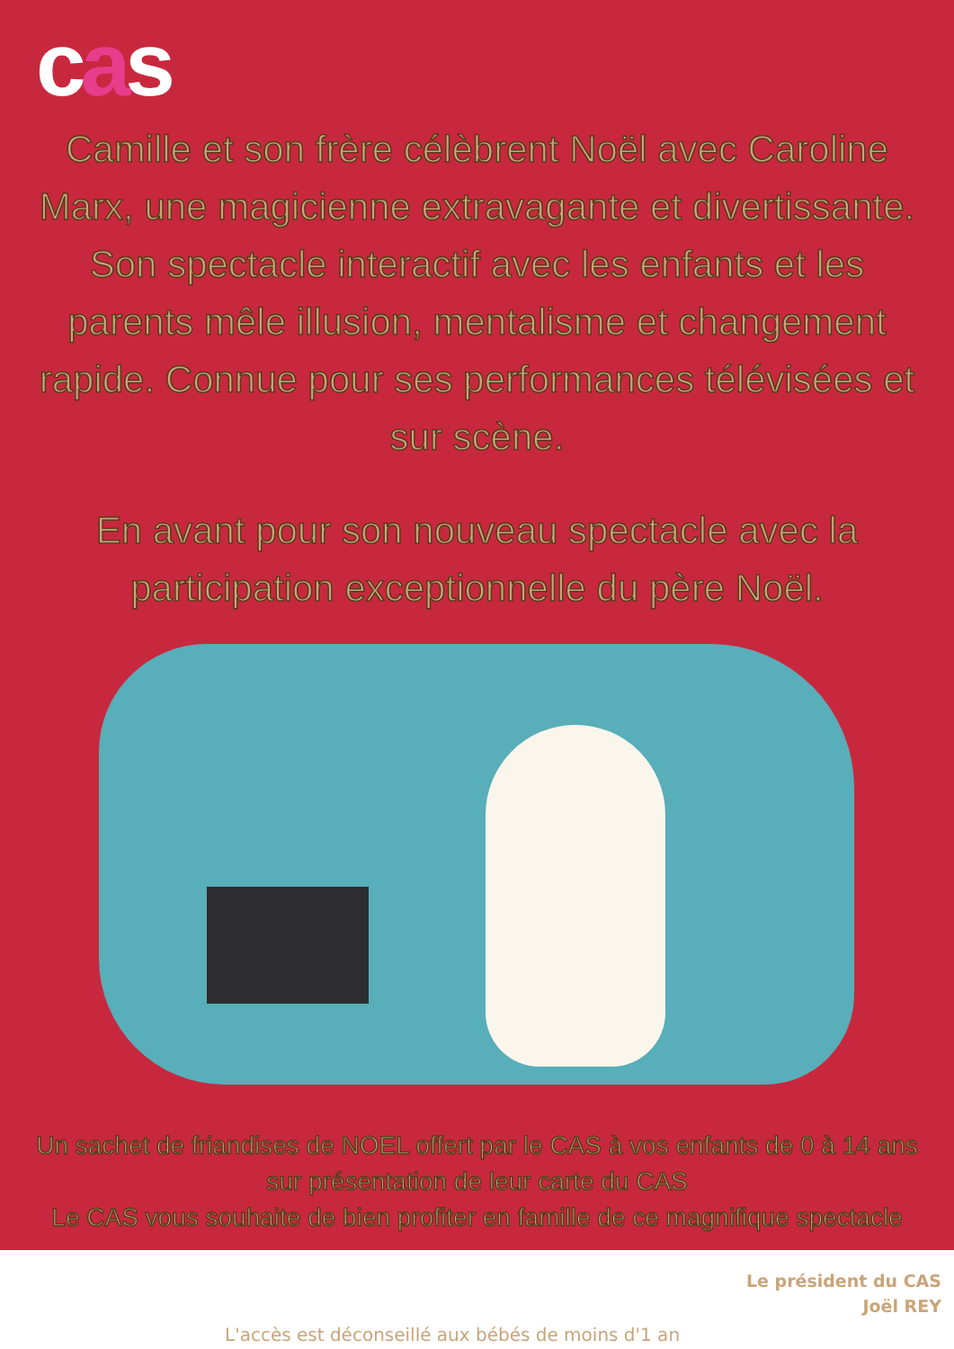cas
Camille et son frère célèbrent Noël avec Caroline Marx, une magicienne extravagante et divertissante. Son spectacle interactif avec les enfants et les parents mêle illusion, mentalisme et changement rapide. Connue pour ses performances télévisées et sur scène.
En avant pour son nouveau spectacle avec la participation exceptionnelle du père Noël.
Un sachet de friandises de NOEL offert par le CAS à vos enfants de 0 à 14 ans sur présentation de leur carte du CAS
Le CAS vous souhaite de bien profiter en famille de ce magnifique spectacle
Le président du CAS
Joël REY
L'accès est déconseillé aux bébés de moins d'1 an